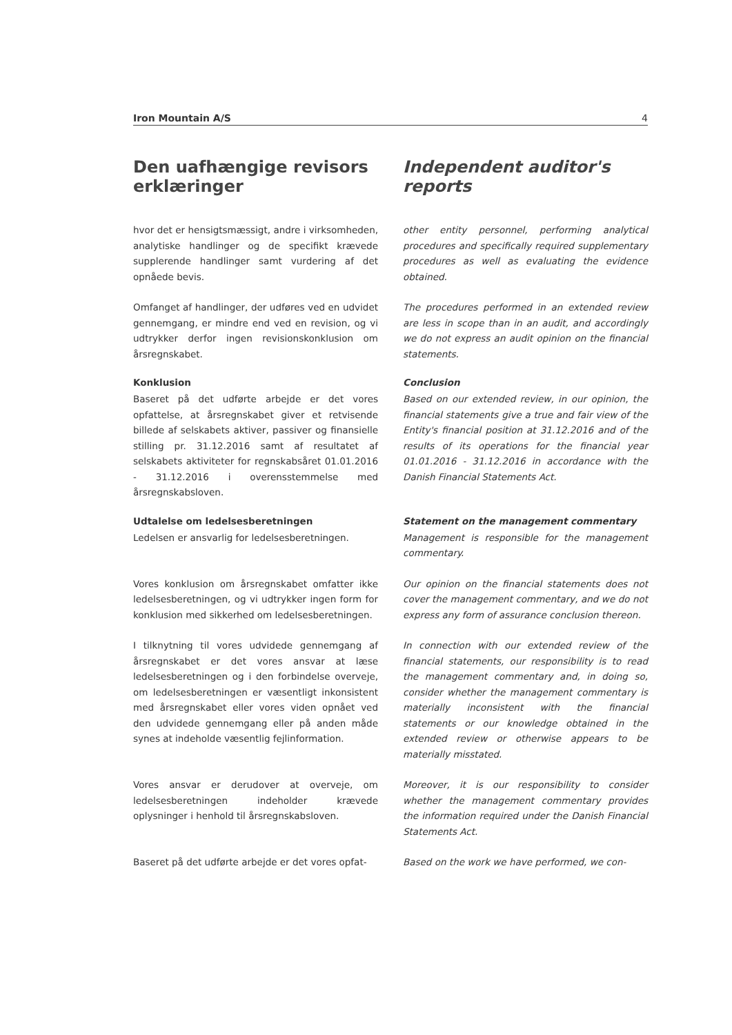Iron Mountain A/S 4
Den uafhængige revisors erklæringer
Independent auditor's reports
hvor det er hensigtsmæssigt, andre i virksomheden, analytiske handlinger og de specifikt krævede supplerende handlinger samt vurdering af det opnåede bevis.
other entity personnel, performing analytical procedures and specifically required supplementary procedures as well as evaluating the evidence obtained.
Omfanget af handlinger, der udføres ved en udvidet gennemgang, er mindre end ved en revision, og vi udtrykker derfor ingen revisionskonklusion om årsregnskabet.
The procedures performed in an extended review are less in scope than in an audit, and accordingly we do not express an audit opinion on the financial statements.
Konklusion
Baseret på det udførte arbejde er det vores opfattelse, at årsregnskabet giver et retvisende billede af selskabets aktiver, passiver og finansielle stilling pr. 31.12.2016 samt af resultatet af selskabets aktiviteter for regnskabsåret 01.01.2016 - 31.12.2016 i overensstemmelse med årsregnskabsloven.
Conclusion
Based on our extended review, in our opinion, the financial statements give a true and fair view of the Entity's financial position at 31.12.2016 and of the results of its operations for the financial year 01.01.2016 - 31.12.2016 in accordance with the Danish Financial Statements Act.
Udtalelse om ledelsesberetningen
Ledelsen er ansvarlig for ledelsesberetningen.
Statement on the management commentary
Management is responsible for the management commentary.
Vores konklusion om årsregnskabet omfatter ikke ledelsesberetningen, og vi udtrykker ingen form for konklusion med sikkerhed om ledelsesberetningen.
Our opinion on the financial statements does not cover the management commentary, and we do not express any form of assurance conclusion thereon.
I tilknytning til vores udvidede gennemgang af årsregnskabet er det vores ansvar at læse ledelsesberetningen og i den forbindelse overveje, om ledelsesberetningen er væsentligt inkonsistent med årsregnskabet eller vores viden opnået ved den udvidede gennemgang eller på anden måde synes at indeholde væsentlig fejlinformation.
In connection with our extended review of the financial statements, our responsibility is to read the management commentary and, in doing so, consider whether the management commentary is materially inconsistent with the financial statements or our knowledge obtained in the extended review or otherwise appears to be materially misstated.
Vores ansvar er derudover at overveje, om ledelsesberetningen indeholder krævede oplysninger i henhold til årsregnskabsloven.
Moreover, it is our responsibility to consider whether the management commentary provides the information required under the Danish Financial Statements Act.
Baseret på det udførte arbejde er det vores opfat-
Based on the work we have performed, we con-